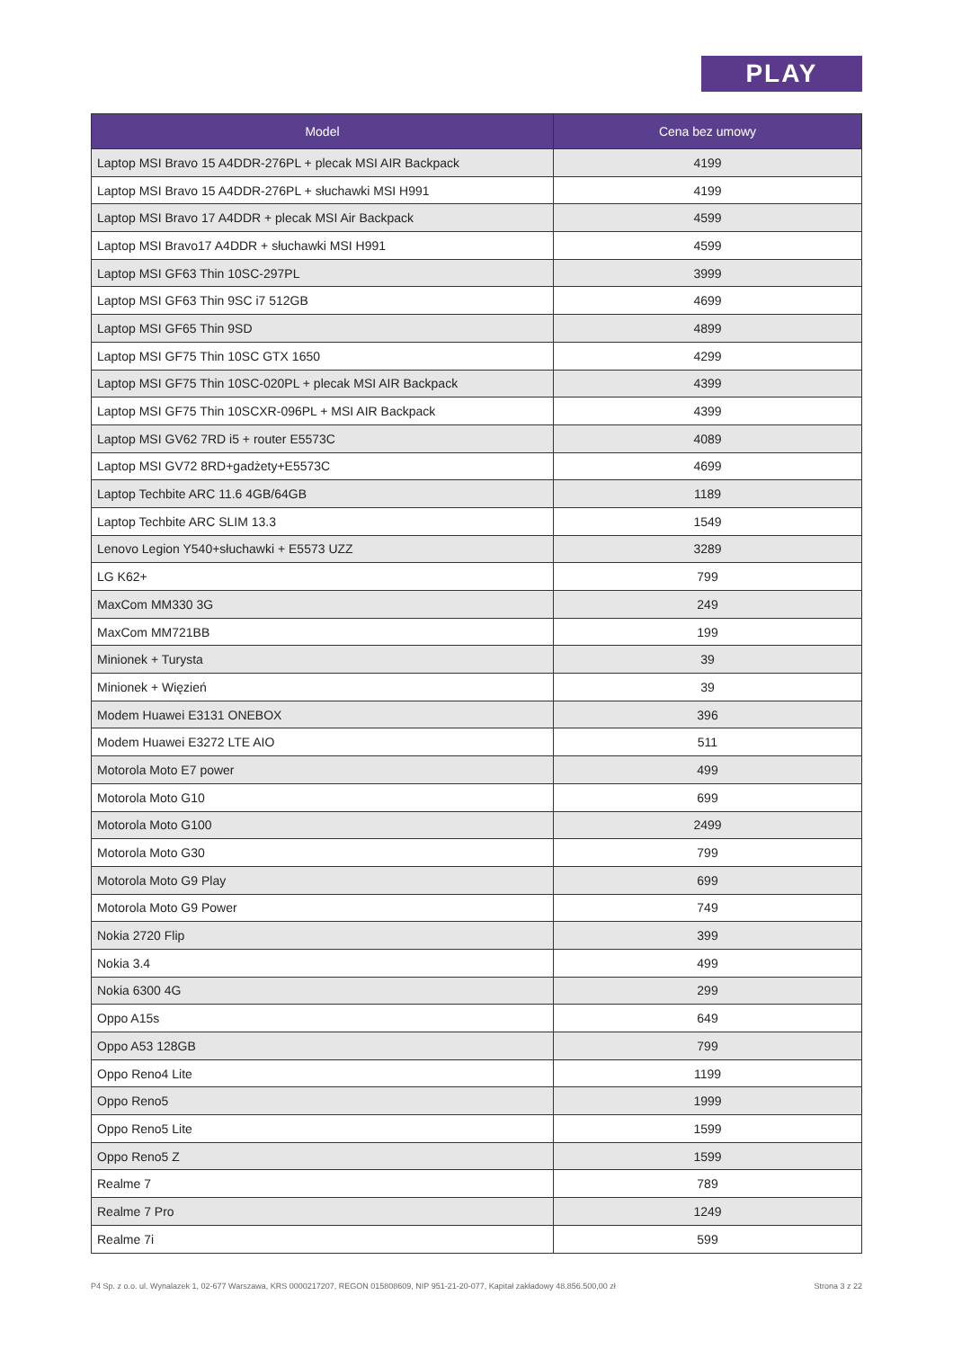PLAY
| Model | Cena bez umowy |
| --- | --- |
| Laptop MSI Bravo 15 A4DDR-276PL + plecak MSI AIR Backpack | 4199 |
| Laptop MSI Bravo 15 A4DDR-276PL + słuchawki MSI H991 | 4199 |
| Laptop MSI Bravo 17 A4DDR + plecak MSI Air Backpack | 4599 |
| Laptop MSI Bravo17 A4DDR + słuchawki MSI H991 | 4599 |
| Laptop MSI GF63 Thin 10SC-297PL | 3999 |
| Laptop MSI GF63 Thin 9SC i7 512GB | 4699 |
| Laptop MSI GF65 Thin 9SD | 4899 |
| Laptop MSI GF75 Thin 10SC GTX 1650 | 4299 |
| Laptop MSI GF75 Thin 10SC-020PL + plecak MSI AIR Backpack | 4399 |
| Laptop MSI GF75 Thin 10SCXR-096PL + MSI AIR Backpack | 4399 |
| Laptop MSI GV62 7RD i5 + router E5573C | 4089 |
| Laptop MSI GV72 8RD+gadżety+E5573C | 4699 |
| Laptop Techbite ARC 11.6 4GB/64GB | 1189 |
| Laptop Techbite ARC SLIM 13.3 | 1549 |
| Lenovo Legion Y540+słuchawki + E5573 UZZ | 3289 |
| LG K62+ | 799 |
| MaxCom MM330 3G | 249 |
| MaxCom MM721BB | 199 |
| Minionek + Turysta | 39 |
| Minionek + Więzień | 39 |
| Modem Huawei E3131 ONEBOX | 396 |
| Modem Huawei E3272 LTE AIO | 511 |
| Motorola Moto E7 power | 499 |
| Motorola Moto G10 | 699 |
| Motorola Moto G100 | 2499 |
| Motorola Moto G30 | 799 |
| Motorola Moto G9 Play | 699 |
| Motorola Moto G9 Power | 749 |
| Nokia 2720 Flip | 399 |
| Nokia 3.4 | 499 |
| Nokia 6300 4G | 299 |
| Oppo A15s | 649 |
| Oppo A53 128GB | 799 |
| Oppo Reno4 Lite | 1199 |
| Oppo Reno5 | 1999 |
| Oppo Reno5 Lite | 1599 |
| Oppo Reno5 Z | 1599 |
| Realme 7 | 789 |
| Realme 7 Pro | 1249 |
| Realme 7i | 599 |
P4 Sp. z o.o. ul. Wynalazek 1, 02-677 Warszawa, KRS 0000217207, REGON 015808609, NIP 951-21-20-077, Kapitał zakładowy 48.856.500,00 zł Strona 3 z 22